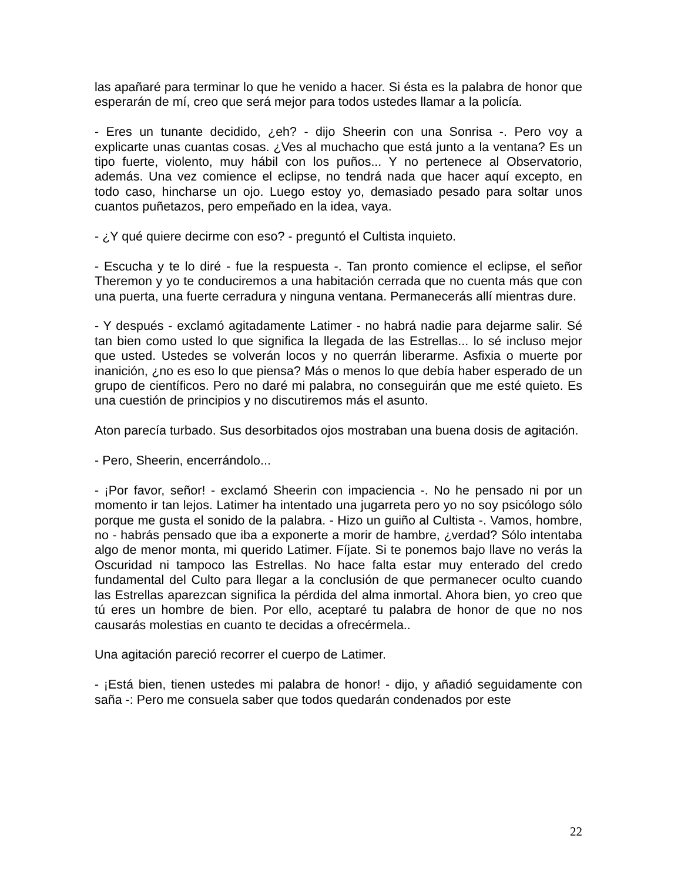las apañaré para terminar lo que he venido a hacer. Si ésta es la palabra de honor que esperarán de mí, creo que será mejor para todos ustedes llamar a la policía.
- Eres un tunante decidido, ¿eh? - dijo Sheerin con una Sonrisa -. Pero voy a explicarte unas cuantas cosas. ¿Ves al muchacho que está junto a la ventana? Es un tipo fuerte, violento, muy hábil con los puños... Y no pertenece al Observatorio, además. Una vez comience el eclipse, no tendrá nada que hacer aquí excepto, en todo caso, hincharse un ojo. Luego estoy yo, demasiado pesado para soltar unos cuantos puñetazos, pero empeñado en la idea, vaya.
- ¿Y qué quiere decirme con eso? - preguntó el Cultista inquieto.
- Escucha y te lo diré - fue la respuesta -. Tan pronto comience el eclipse, el señor Theremon y yo te conduciremos a una habitación cerrada que no cuenta más que con una puerta, una fuerte cerradura y ninguna ventana. Permanecerás allí mientras dure.
- Y después - exclamó agitadamente Latimer - no habrá nadie para dejarme salir. Sé tan bien como usted lo que significa la llegada de las Estrellas... lo sé incluso mejor que usted. Ustedes se volverán locos y no querrán liberarme. Asfixia o muerte por inanición, ¿no es eso lo que piensa? Más o menos lo que debía haber esperado de un grupo de científicos. Pero no daré mi palabra, no conseguirán que me esté quieto. Es una cuestión de principios y no discutiremos más el asunto.
Aton parecía turbado. Sus desorbitados ojos mostraban una buena dosis de agitación.
- Pero, Sheerin, encerrándolo...
- ¡Por favor, señor! - exclamó Sheerin con impaciencia -. No he pensado ni por un momento ir tan lejos. Latimer ha intentado una jugarreta pero yo no soy psicólogo sólo porque me gusta el sonido de la palabra. - Hizo un guiño al Cultista -. Vamos, hombre, no - habrás pensado que iba a exponerte a morir de hambre, ¿verdad? Sólo intentaba algo de menor monta, mi querido Latimer. Fíjate. Si te ponemos bajo llave no verás la Oscuridad ni tampoco las Estrellas. No hace falta estar muy enterado del credo fundamental del Culto para llegar a la conclusión de que permanecer oculto cuando las Estrellas aparezcan significa la pérdida del alma inmortal. Ahora bien, yo creo que tú eres un hombre de bien. Por ello, aceptaré tu palabra de honor de que no nos causarás molestias en cuanto te decidas a ofrecérmela..
Una agitación pareció recorrer el cuerpo de Latimer.
- ¡Está bien, tienen ustedes mi palabra de honor! - dijo, y añadió seguidamente con saña -: Pero me consuela saber que todos quedarán condenados por este
22